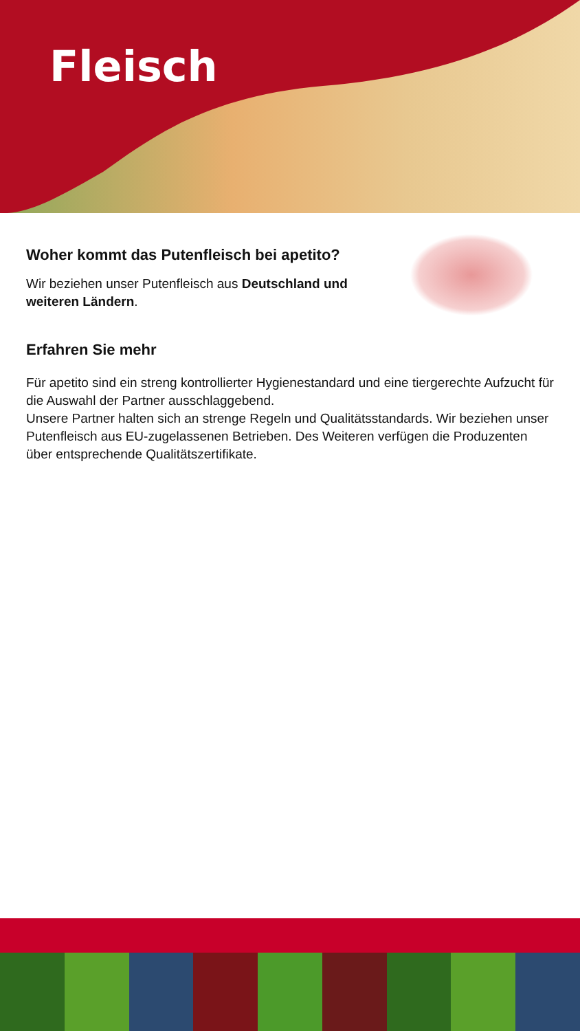Fleisch
Woher kommt das Putenfleisch bei apetito?
Wir beziehen unser Putenfleisch aus Deutschland und weiteren Ländern.
Erfahren Sie mehr
Für apetito sind ein streng kontrollierter Hygienestandard und eine tiergerechte Aufzucht für die Auswahl der Partner ausschlaggebend.
Unsere Partner halten sich an strenge Regeln und Qualitätsstandards. Wir beziehen unser Putenfleisch aus EU-zugelassenen Betrieben. Des Weiteren verfügen die Produzenten über entsprechende Qualitätszertifikate.